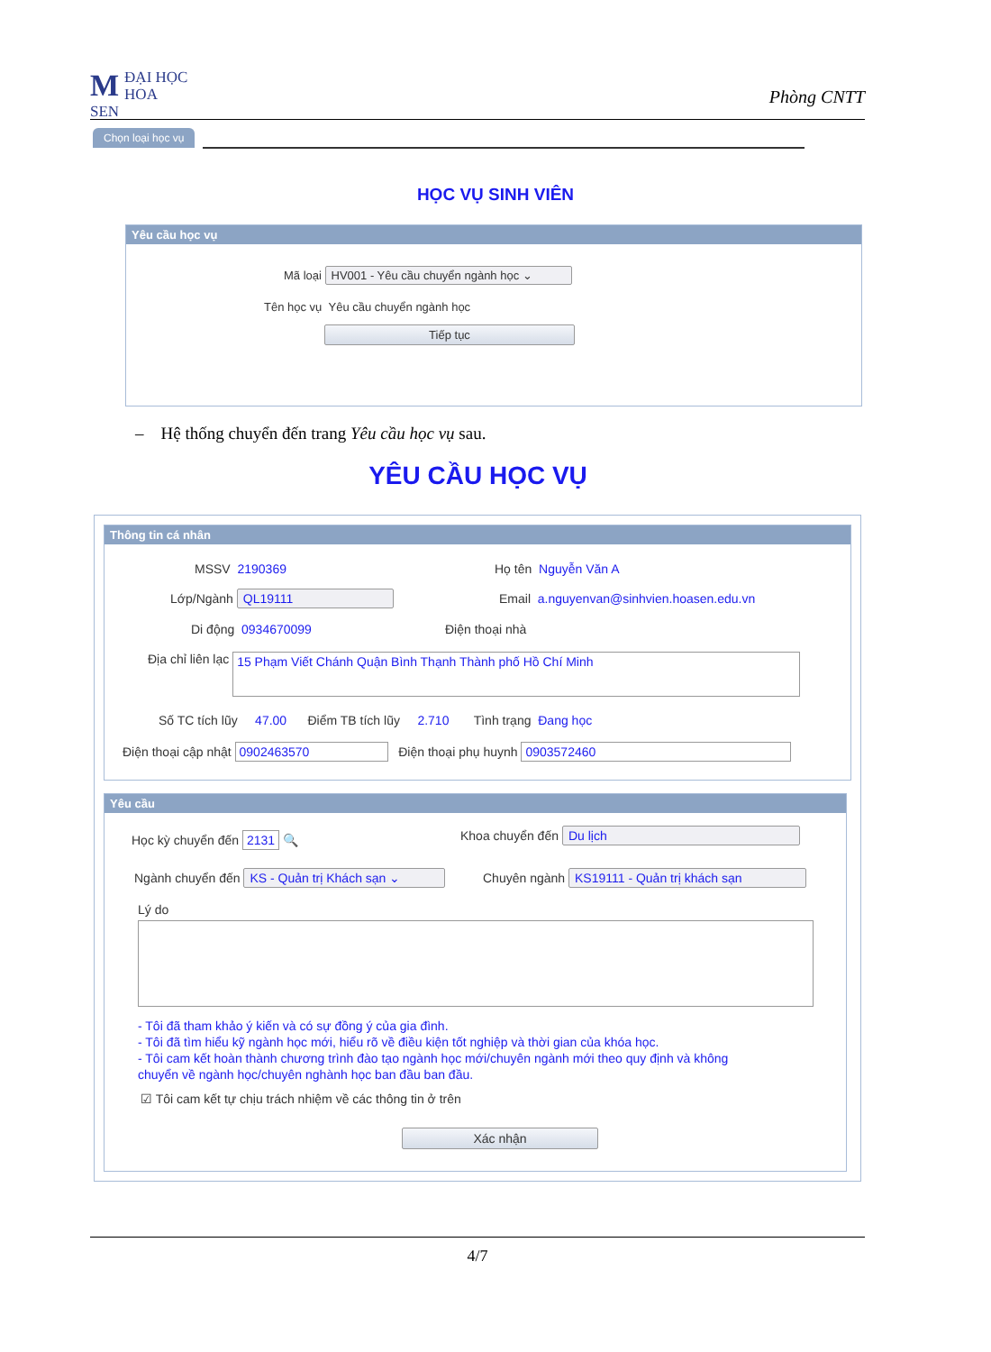MĐẠI HỌC
HOA SEN
Phòng CNTT
Chọn loại học vụ
HỌC VỤ SINH VIÊN
Yêu cầu học vụ
Mã loại HV001 - Yêu cầu chuyển ngành học ⌄
Tên học vụ Yêu cầu chuyển ngành học
Tiếp tục
– Hệ thống chuyển đến trang Yêu cầu học vụ sau.
YÊU CẦU HỌC VỤ
Thông tin cá nhân
MSSV 2190369 Họ tên Nguyễn Văn A
Lớp/Ngành QL19111 Email a.nguyenvan@sinhvien.hoasen.edu.vn
Di động 0934670099 Điện thoại nhà
Địa chỉ liên lạc 15 Phạm Viết Chánh Quận Bình Thạnh Thành phố Hồ Chí Minh
Số TC tích lũy 47.00 Điểm TB tích lũy 2.710 Tình trạng Đang học
Điện thoại cập nhật 0902463570 Điện thoại phụ huynh 0903572460
Yêu cầu
Học kỳ chuyển đến 2131 🔍 Khoa chuyển đến Du lịch
Ngành chuyển đến KS - Quản trị Khách sạn ⌄ Chuyên ngành KS19111 - Quản trị khách sạn
Lý do
- Tôi đã tham khảo ý kiến và có sự đồng ý của gia đình.
- Tôi đã tìm hiểu kỹ ngành học mới, hiểu rõ về điều kiện tốt nghiệp và thời gian của khóa học.
- Tôi cam kết hoàn thành chương trình đào tạo ngành học mới/chuyên ngành mới theo quy định và không
chuyển về ngành học/chuyên nghành học ban đầu ban đầu.
☑ Tôi cam kết tự chịu trách nhiệm về các thông tin ở trên
Xác nhận
4/7